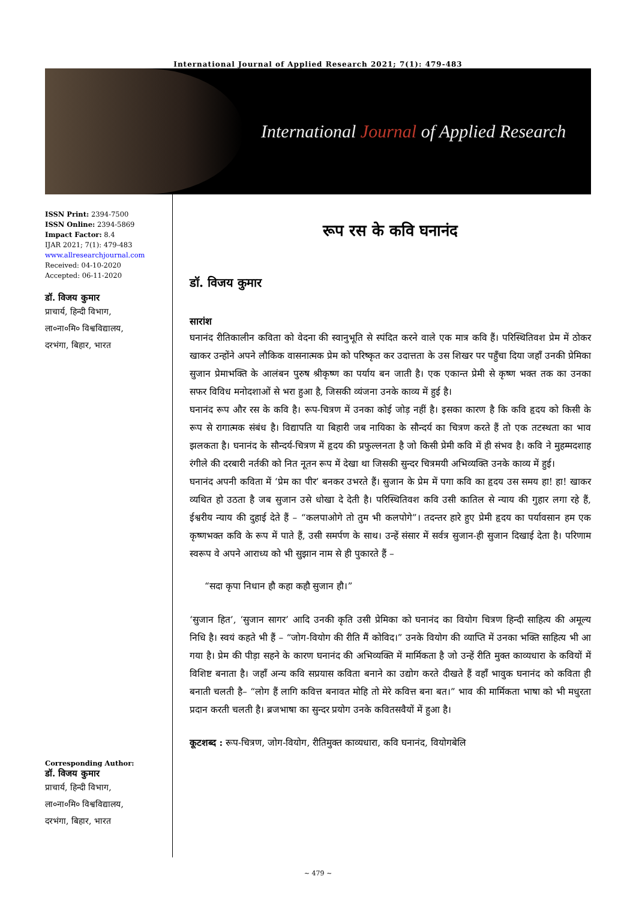International Journal of Applied Research 2021; 7(1): 479-483
International Journal of Applied Research
ISSN Print: 2394-7500
ISSN Online: 2394-5869
Impact Factor: 8.4
IJAR 2021; 7(1): 479-483
www.allresearchjournal.com
Received: 04-10-2020
Accepted: 06-11-2020
डॉ. विजय कुमार
प्राचार्य, हिन्दी विभाग,
ला०ना०मि० विश्वविद्यालय,
दरभंगा, बिहार, भारत
Corresponding Author:
डॉ. विजय कुमार
प्राचार्य, हिन्दी विभाग,
ला०ना०मि० विश्वविद्यालय,
दरभंगा, बिहार, भारत
रूप रस के कवि घनानंद
डॉ. विजय कुमार
सारांश
घनानंद रीतिकालीन कविता को वेदना की स्वानुभूति से स्पंदित करने वाले एक मात्र कवि हैं। परिस्थितिवश प्रेम में ठोकर खाकर उन्होंने अपने लौकिक वासनात्मक प्रेम को परिष्कृत कर उदात्तता के उस शिखर पर पहुँचा दिया जहाँ उनकी प्रेमिका सुजान प्रेमाभक्ति के आलंबन पुरुष श्रीकृष्ण का पर्याय बन जाती है। एक एकान्त प्रेमी से कृष्ण भक्त तक का उनका सफर विविध मनोदशाओं से भरा हुआ है, जिसकी व्यंजना उनके काव्य में हुई है।
घनानंद रूप और रस के कवि है। रूप-चित्रण में उनका कोई जोड़ नहीं है। इसका कारण है कि कवि हृदय को किसी के रूप से रागात्मक संबंध है। विद्यापति या बिहारी जब नायिका के सौन्दर्य का चित्रण करते हैं तो एक तटस्थता का भाव झलकता है। घनानंद के सौन्दर्य-चित्रण में हृदय की प्रफुल्लनता है जो किसी प्रेमी कवि में ही संभव है। कवि ने मुहम्मदशाह रंगीले की दरबारी नर्तकी को नित नूतन रूप में देखा था जिसकी सुन्दर चित्रमयी अभिव्यक्ति उनके काव्य में हुई।
घनानंद अपनी कविता में ‘प्रेम का पीर’ बनकर उभरते हैं। सुजान के प्रेम में पगा कवि का हृदय उस समय हा! हा! खाकर व्यथित हो उठता है जब सुजान उसे धोखा दे देती है। परिस्थितिवश कवि उसी कातिल से न्याय की गुहार लगा रहे हैं, ईश्वरीय न्याय की दुहाई देते हैं – “कलपाओगे तो तुम भी कलपोगे”। तदन्तर हारे हुए प्रेमी हृदय का पर्यावसान हम एक कृष्णभक्त कवि के रूप में पाते हैं, उसी समर्पण के साथ। उन्हें संसार में सर्वत्र सुजान-ही सुजान दिखाई देता है। परिणाम स्वरूप वे अपने आराध्य को भी सुझान नाम से ही पुकारते हैं –
“सदा कृपा निधान हौ कहा कहौ सुजान हौ।”
‘सुजान हित’, ‘सुजान सागर’ आदि उनकी कृति उसी प्रेमिका को घनानंद का वियोग चित्रण हिन्दी साहित्य की अमूल्य निधि है। स्वयं कहते भी हैं – “जोग-वियोग की रीति मैं कोविद।” उनके वियोग की व्याप्ति में उनका भक्ति साहित्य भी आ गया है। प्रेम की पीड़ा सहने के कारण घनानंद की अभिव्यक्ति में मार्मिकता है जो उन्हें रीति मुक्त काव्यधारा के कवियों में विशिष्ट बनाता है। जहाँ अन्य कवि सप्रयास कविता बनाने का उद्योग करते दीखते हैं वहाँ भावुक घनानंद को कविता ही बनाती चलती है– “लोग हैं लागि कवित्त बनावत मोहि तो मेरे कवित्त बना बत।” भाव की मार्मिकता भाषा को भी मधुरता प्रदान करती चलती है। ब्रजभाषा का सुन्दर प्रयोग उनके कवितसवैयों में हुआ है।
कूटशब्द : रूप-चित्रण, जोग-वियोग, रीतिमुक्त काव्यधारा, कवि घनानंद, वियोगबेलि
~ 479 ~